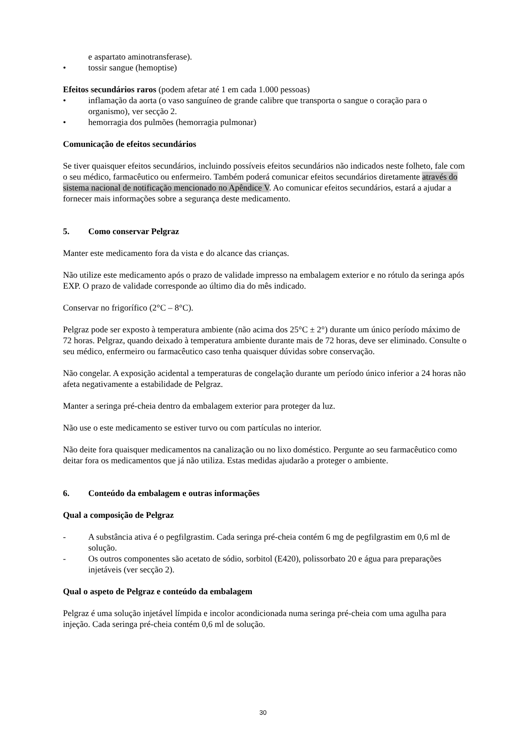e aspartato aminotransferase).
• tossir sangue (hemoptise)
Efeitos secundários raros (podem afetar até 1 em cada 1.000 pessoas)
• inflamação da aorta (o vaso sanguíneo de grande calibre que transporta o sangue o coração para o organismo), ver secção 2.
• hemorragia dos pulmões (hemorragia pulmonar)
Comunicação de efeitos secundários
Se tiver quaisquer efeitos secundários, incluindo possíveis efeitos secundários não indicados neste folheto, fale com o seu médico, farmacêutico ou enfermeiro. Também poderá comunicar efeitos secundários diretamente através do sistema nacional de notificação mencionado no Apêndice V. Ao comunicar efeitos secundários, estará a ajudar a fornecer mais informações sobre a segurança deste medicamento.
5. Como conservar Pelgraz
Manter este medicamento fora da vista e do alcance das crianças.
Não utilize este medicamento após o prazo de validade impresso na embalagem exterior e no rótulo da seringa após EXP. O prazo de validade corresponde ao último dia do mês indicado.
Conservar no frigorífico (2°C – 8°C).
Pelgraz pode ser exposto à temperatura ambiente (não acima dos 25°C ± 2°) durante um único período máximo de 72 horas. Pelgraz, quando deixado à temperatura ambiente durante mais de 72 horas, deve ser eliminado. Consulte o seu médico, enfermeiro ou farmacêutico caso tenha quaisquer dúvidas sobre conservação.
Não congelar. A exposição acidental a temperaturas de congelação durante um período único inferior a 24 horas não afeta negativamente a estabilidade de Pelgraz.
Manter a seringa pré-cheia dentro da embalagem exterior para proteger da luz.
Não use o este medicamento se estiver turvo ou com partículas no interior.
Não deite fora quaisquer medicamentos na canalização ou no lixo doméstico. Pergunte ao seu farmacêutico como deitar fora os medicamentos que já não utiliza. Estas medidas ajudarão a proteger o ambiente.
6. Conteúdo da embalagem e outras informações
Qual a composição de Pelgraz
- A substância ativa é o pegfilgrastim. Cada seringa pré-cheia contém 6 mg de pegfilgrastim em 0,6 ml de solução.
- Os outros componentes são acetato de sódio, sorbitol (E420), polissorbato 20 e água para preparações injetáveis (ver secção 2).
Qual o aspeto de Pelgraz e conteúdo da embalagem
Pelgraz é uma solução injetável límpida e incolor acondicionada numa seringa pré-cheia com uma agulha para injeção. Cada seringa pré-cheia contém 0,6 ml de solução.
30